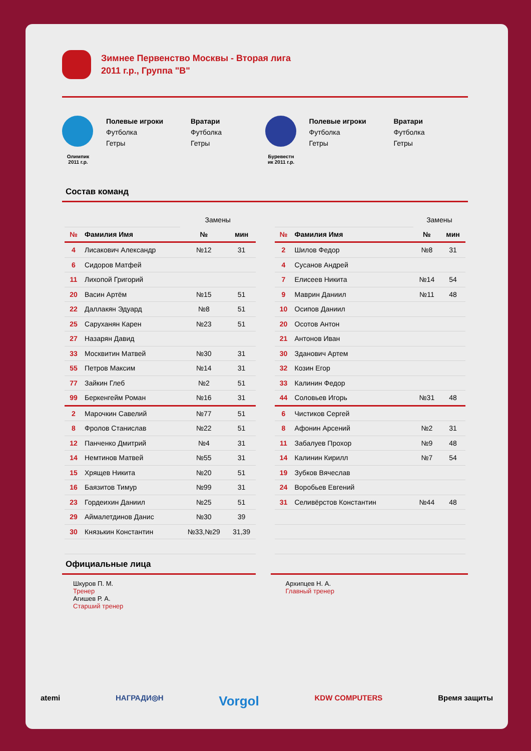Зимнее Первенство Москвы - Вторая лига
2011 г.р., Группа "B"
Олимпик
2011 г.р.
Полевые игроки
Футболка
Гетры
Вратари
Футболка
Гетры
Буревестн ик 2011 г.р.
Полевые игроки
Футболка
Гетры
Вратари
Футболка
Гетры
Состав команд
| | | Замены | |
| № | Фамилия Имя | № | мин |
| 4 | Лисакович Александр | №12 | 31 |
| 6 | Сидоров Матфей | | |
| 11 | Лихопой Григорий | | |
| 20 | Васин Артём | №15 | 51 |
| 22 | Даллакян Эдуард | №8 | 51 |
| 25 | Саруханян Карен | №23 | 51 |
| 27 | Назарян Давид | | |
| 33 | Москвитин Матвей | №30 | 31 |
| 55 | Петров Максим | №14 | 31 |
| 77 | Зайкин Глеб | №2 | 51 |
| 99 | Беркенгейм Роман | №16 | 31 |
| 2 | Марочкин Савелий | №77 | 51 |
| 8 | Фролов Станислав | №22 | 51 |
| 12 | Панченко Дмитрий | №4 | 31 |
| 14 | Немтинов Матвей | №55 | 31 |
| 15 | Хрящев Никита | №20 | 51 |
| 16 | Баязитов Тимур | №99 | 31 |
| 23 | Гордеихин Даниил | №25 | 51 |
| 29 | Аймалетдинов Данис | №30 | 39 |
| 30 | Князькин Константин | №33,№29 | 31,39 |
| | | Замены | |
| № | Фамилия Имя | № | мин |
| 2 | Шилов Федор | №8 | 31 |
| 4 | Сусанов Андрей | | |
| 7 | Елисеев Никита | №14 | 54 |
| 9 | Маврин Даниил | №11 | 48 |
| 10 | Осипов Даниил | | |
| 20 | Осотов Антон | | |
| 21 | Антонов Иван | | |
| 30 | Зданович Артем | | |
| 32 | Козин Егор | | |
| 33 | Калинин Федор | | |
| 44 | Соловьев Игорь | №31 | 48 |
| 6 | Чистиков Сергей | | |
| 8 | Афонин Арсений | №2 | 31 |
| 11 | Забалуев Прохор | №9 | 48 |
| 14 | Калинин Кирилл | №7 | 54 |
| 19 | Зубков Вячеслав | | |
| 24 | Воробьев Евгений | | |
| 31 | Селивёрстов Константин | №44 | 48 |
Официальные лица
Шкуров П. М.
Тренер
Агишев Р. А.
Старший тренер
Архипцев Н. А.
Главный тренер
atemi НАГРАДИ◎Н Vorgol KDW COMPUTERS Время защиты